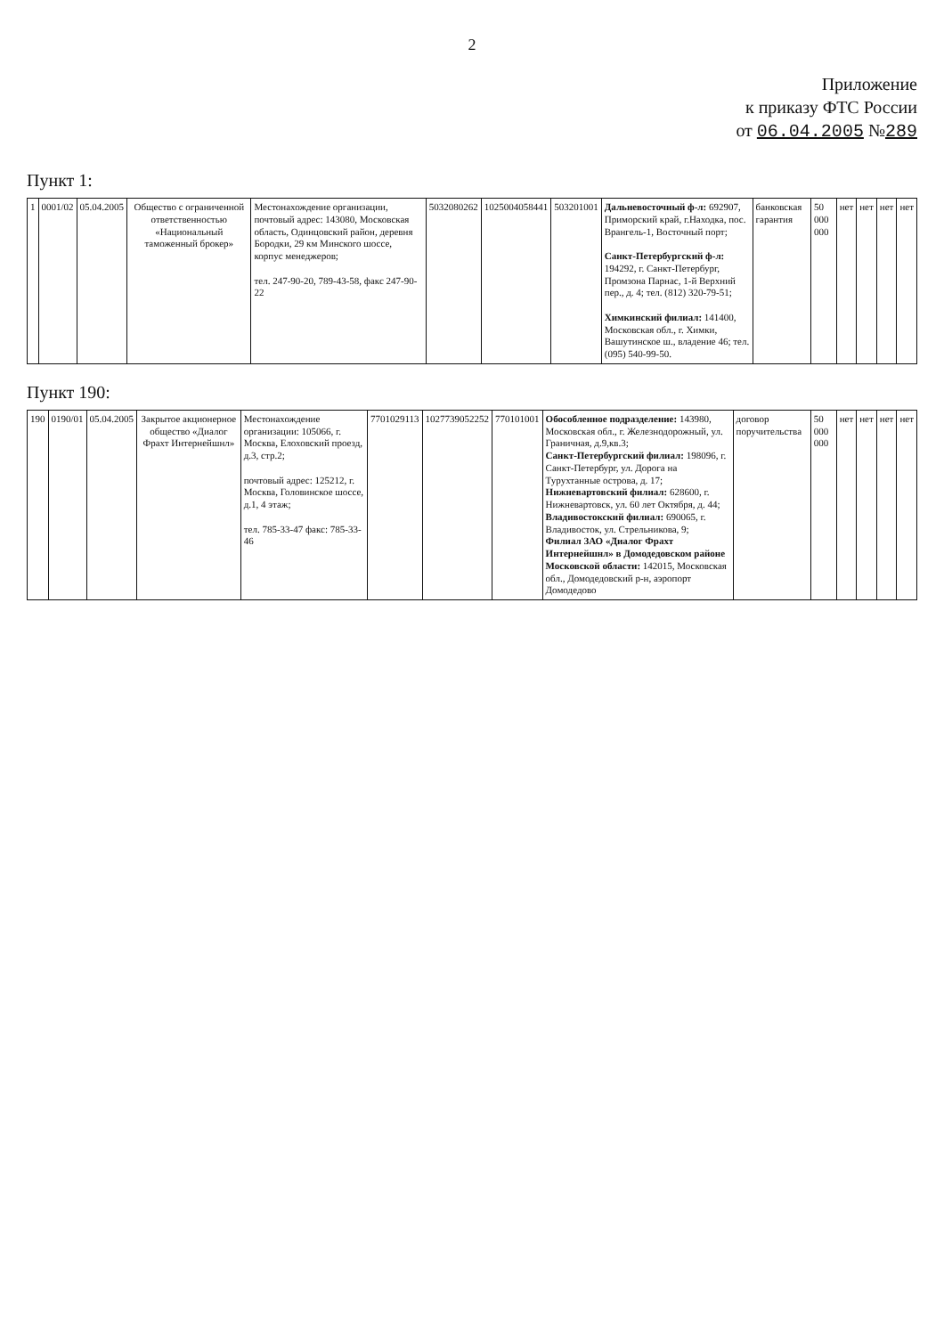2
Приложение
к приказу ФТС России
от 06.04.2005 №289
Пункт 1:
| 1 | 0001/02 | 05.04.2005 | Общество с ограниченной ответственностью «Национальный таможенный брокер» | Местонахождение организации, почтовый адрес: 143080, Московская область, Одинцовский район, деревня Бородки, 29 км Минского шоссе, корпус менеджеров; тел. 247-90-20, 789-43-58, факс 247-90-22 | 5032080262 | 1025004058441 | 503201001 | Дальневосточный ф-л: 692907, Приморский край, г.Находка, пос. Врангель-1, Восточный порт; Санкт-Петербургский ф-л: 194292, г. Санкт-Петербург, Промзона Парнас, 1-й Верхний пер., д. 4; тел. (812) 320-79-51; Химкинский филиал: 141400, Московская обл., г. Химки, Вашутинское ш., владение 46; тел. (095) 540-99-50. | банковская гарантия | 50 000 000 | нет | нет | нет | нет |
Пункт 190:
| 190 | 0190/01 | 05.04.2005 | Закрытое акционерное общество «Диалог Фрахт Интернейшнл» | Местонахождение организации: 105066, г. Москва, Елоховский проезд, д.3, стр.2; почтовый адрес: 125212, г. Москва, Головинское шоссе, д.1, 4 этаж; тел. 785-33-47 факс: 785-33-46 | 7701029113 | 1027739052252 | 770101001 | Обособленное подразделение: 143980, Московская обл., г. Железнодорожный, ул. Граничная, д.9,кв.3; Санкт-Петербургский филиал: 198096, г. Санкт-Петербург, ул. Дорога на Турухтанные острова, д. 17; Нижневартовский филиал: 628600, г. Нижневартовск, ул. 60 лет Октября, д. 44; Владивостокский филиал: 690065, г. Владивосток, ул. Стрельникова, 9; Филиал ЗАО «Диалог Фрахт Интернейшнл» в Домодедовском районе Московской области: 142015, Московская обл., Домодедовский р-н, аэропорт Домодедово | договор поручительства | 50 000 000 | нет | нет | нет | нет |